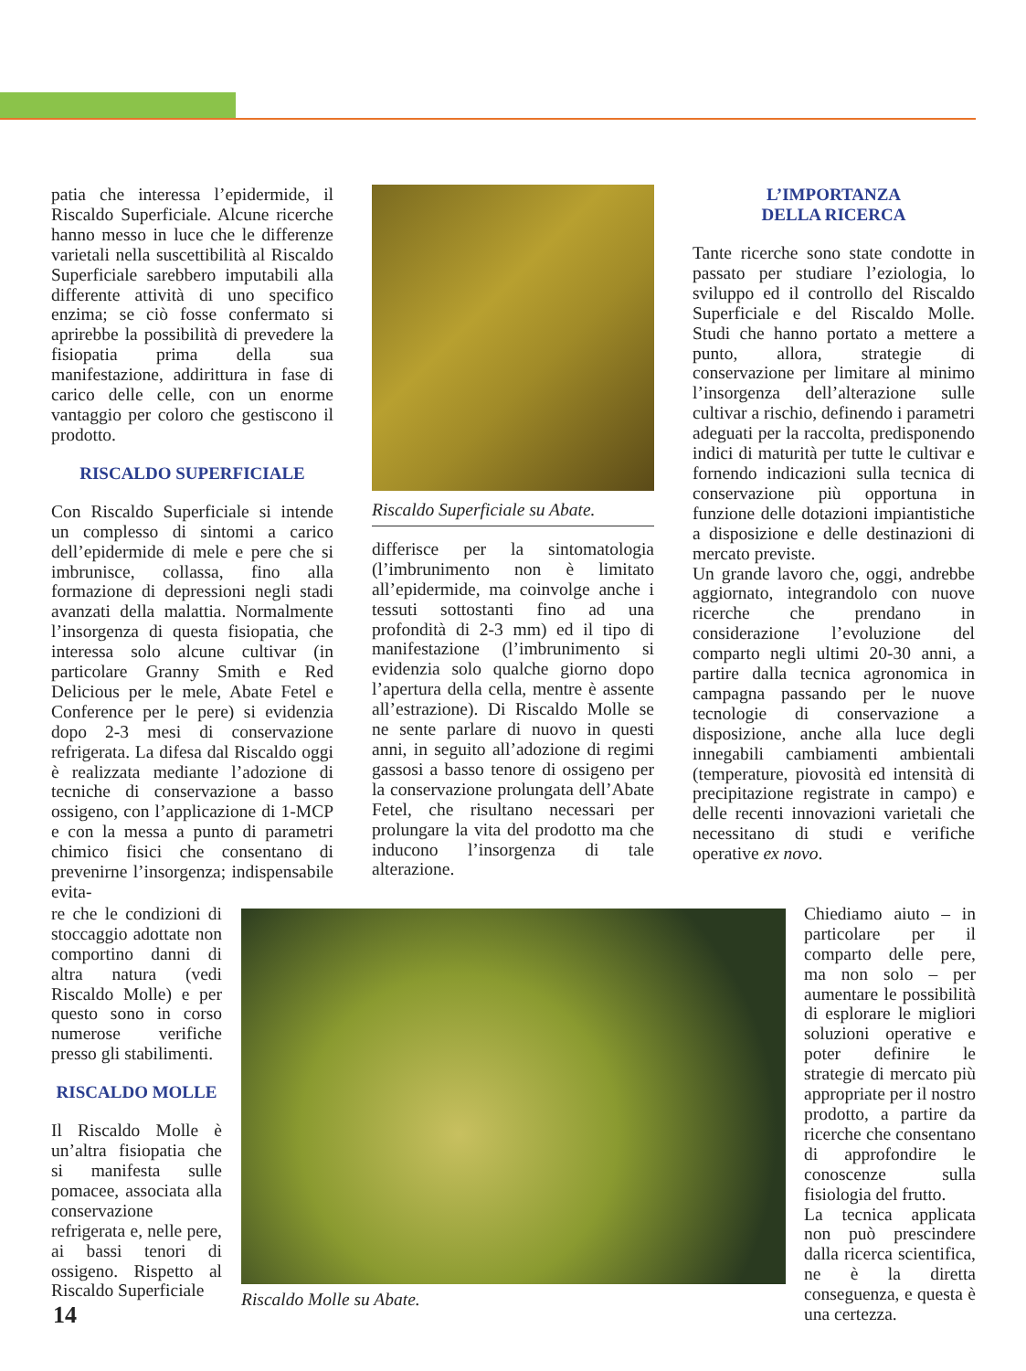patia che interessa l’epidermide, il Riscaldo Superficiale. Alcune ricerche hanno messo in luce che le differenze varietali nella suscettibilità al Riscaldo Superficiale sarebbero imputabili alla differente attività di uno specifico enzima; se ciò fosse confermato si aprirebbe la possibilità di prevedere la fisiopatia prima della sua manifestazione, addirittura in fase di carico delle celle, con un enorme vantaggio per coloro che gestiscono il prodotto.
RISCALDO SUPERFICIALE
Con Riscaldo Superficiale si intende un complesso di sintomi a carico dell’epidermide di mele e pere che si imbrunisce, collassa, fino alla formazione di depressioni negli stadi avanzati della malattia. Normalmente l’insorgenza di questa fisiopatia, che interessa solo alcune cultivar (in particolare Granny Smith e Red Delicious per le mele, Abate Fetel e Conference per le pere) si evidenzia dopo 2-3 mesi di conservazione refrigerata. La difesa dal Riscaldo oggi è realizzata mediante l’adozione di tecniche di conservazione a basso ossigeno, con l’applicazione di 1-MCP e con la messa a punto di parametri chimico fisici che consentano di prevenirne l’insorgenza; indispensabile evita-
Riscaldo Superficiale su Abate.
differisce per la sintomatologia (l’imbrunimento non è limitato all’epidermide, ma coinvolge anche i tessuti sottostanti fino ad una profondità di 2-3 mm) ed il tipo di manifestazione (l’imbrunimento si evidenzia solo qualche giorno dopo l’apertura della cella, mentre è assente all’estrazione). Di Riscaldo Molle se ne sente parlare di nuovo in questi anni, in seguito all’adozione di regimi gassosi a basso tenore di ossigeno per la conservazione prolungata dell’Abate Fetel, che risultano necessari per prolungare la vita del prodotto ma che inducono l’insorgenza di tale alterazione.
L’IMPORTANZA
DELLA RICERCA
Tante ricerche sono state condotte in passato per studiare l’eziologia, lo sviluppo ed il controllo del Riscaldo Superficiale e del Riscaldo Molle. Studi che hanno portato a mettere a punto, allora, strategie di conservazione per limitare al minimo l’insorgenza dell’alterazione sulle cultivar a rischio, definendo i parametri adeguati per la raccolta, predisponendo indici di maturità per tutte le cultivar e fornendo indicazioni sulla tecnica di conservazione più opportuna in funzione delle dotazioni impiantistiche a disposizione e delle destinazioni di mercato previste.
Un grande lavoro che, oggi, andrebbe aggiornato, integrandolo con nuove ricerche che prendano in considerazione l’evoluzione del comparto negli ultimi 20-30 anni, a partire dalla tecnica agronomica in campagna passando per le nuove tecnologie di conservazione a disposizione, anche alla luce degli innegabili cambiamenti ambientali (temperature, piovosità ed intensità di precipitazione registrate in campo) e delle recenti innovazioni varietali che necessitano di studi e verifiche operative ex novo.
re che le condizioni di stoccaggio adottate non comportino danni di altra natura (vedi Riscaldo Molle) e per questo sono in corso numerose verifiche presso gli stabilimenti.
RISCALDO MOLLE
Il Riscaldo Molle è un’altra fisiopatia che si manifesta sulle pomacee, associata alla conservazione refrigerata e, nelle pere, ai bassi tenori di ossigeno. Rispetto al Riscaldo Superficiale
Riscaldo Molle su Abate.
Chiediamo aiuto – in particolare per il comparto delle pere, ma non solo – per aumentare le possibilità di esplorare le migliori soluzioni operative e poter definire le strategie di mercato più appropriate per il nostro prodotto, a partire da ricerche che consentano di approfondire le conoscenze sulla fisiologia del frutto.
La tecnica applicata non può prescindere dalla ricerca scientifica, ne è la diretta conseguenza, e questa è una certezza.
14